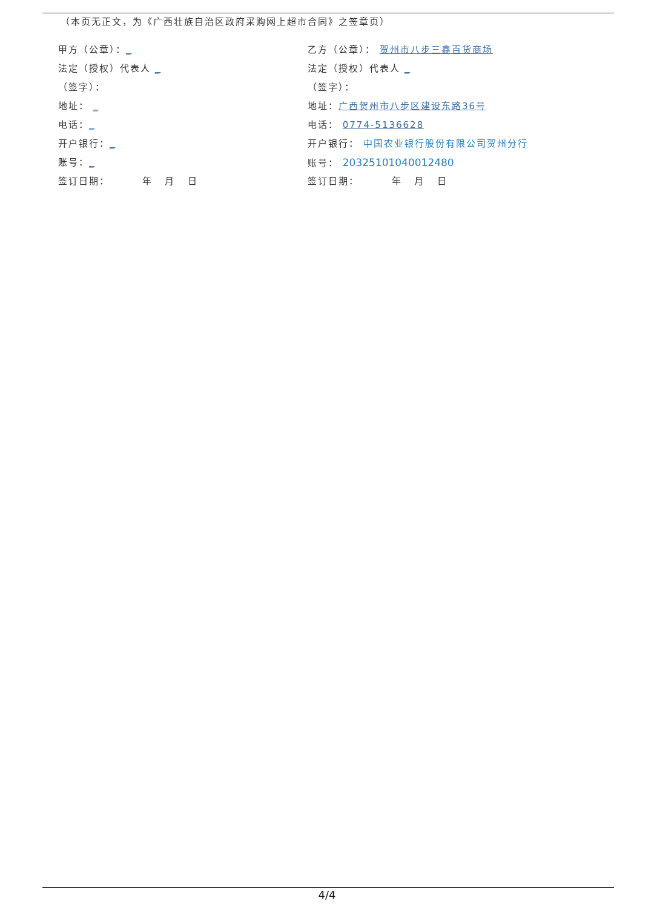（本页无正文，为《广西壮族自治区政府采购网上超市合同》之签章页）
甲方（公章）：_
法定（授权）代表人 _
（签字）：
地址： _
电话：_
开户银行：_
账号：_
签订日期： 年 月 日
乙方（公章）： 贺州市八步三鑫百货商场
法定（授权）代表人 _
（签字）：
地址：广西贺州市八步区建设东路36号
电话： 0774-5136628
开户银行： 中国农业银行股份有限公司贺州分行
账号： 20325101040012480
签订日期： 年 月 日
4/4